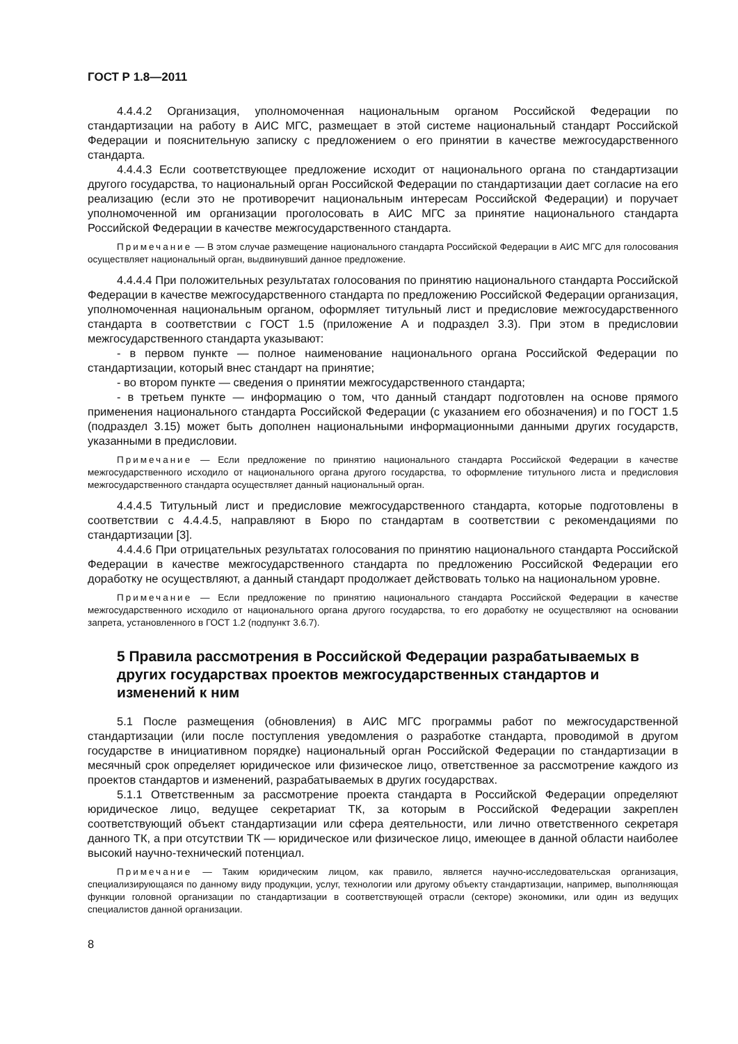ГОСТ Р 1.8—2011
4.4.4.2 Организация, уполномоченная национальным органом Российской Федерации по стандартизации на работу в АИС МГС, размещает в этой системе национальный стандарт Российской Федерации и пояснительную записку с предложением о его принятии в качестве межгосударственного стандарта.
4.4.4.3 Если соответствующее предложение исходит от национального органа по стандартизации другого государства, то национальный орган Российской Федерации по стандартизации дает согласие на его реализацию (если это не противоречит национальным интересам Российской Федерации) и поручает уполномоченной им организации проголосовать в АИС МГС за принятие национального стандарта Российской Федерации в качестве межгосударственного стандарта.
Примечание — В этом случае размещение национального стандарта Российской Федерации в АИС МГС для голосования осуществляет национальный орган, выдвинувший данное предложение.
4.4.4.4 При положительных результатах голосования по принятию национального стандарта Российской Федерации в качестве межгосударственного стандарта по предложению Российской Федерации организация, уполномоченная национальным органом, оформляет титульный лист и предисловие межгосударственного стандарта в соответствии с ГОСТ 1.5 (приложение А и подраздел 3.3). При этом в предисловии межгосударственного стандарта указывают:
- в первом пункте — полное наименование национального органа Российской Федерации по стандартизации, который внес стандарт на принятие;
- во втором пункте — сведения о принятии межгосударственного стандарта;
- в третьем пункте — информацию о том, что данный стандарт подготовлен на основе прямого применения национального стандарта Российской Федерации (с указанием его обозначения) и по ГОСТ 1.5 (подраздел 3.15) может быть дополнен национальными информационными данными других государств, указанными в предисловии.
Примечание — Если предложение по принятию национального стандарта Российской Федерации в качестве межгосударственного исходило от национального органа другого государства, то оформление титульного листа и предисловия межгосударственного стандарта осуществляет данный национальный орган.
4.4.4.5 Титульный лист и предисловие межгосударственного стандарта, которые подготовлены в соответствии с 4.4.4.5, направляют в Бюро по стандартам в соответствии с рекомендациями по стандартизации [3].
4.4.4.6 При отрицательных результатах голосования по принятию национального стандарта Российской Федерации в качестве межгосударственного стандарта по предложению Российской Федерации его доработку не осуществляют, а данный стандарт продолжает действовать только на национальном уровне.
Примечание — Если предложение по принятию национального стандарта Российской Федерации в качестве межгосударственного исходило от национального органа другого государства, то его доработку не осуществляют на основании запрета, установленного в ГОСТ 1.2 (подпункт 3.6.7).
5 Правила рассмотрения в Российской Федерации разрабатываемых в других государствах проектов межгосударственных стандартов и изменений к ним
5.1 После размещения (обновления) в АИС МГС программы работ по межгосударственной стандартизации (или после поступления уведомления о разработке стандарта, проводимой в другом государстве в инициативном порядке) национальный орган Российской Федерации по стандартизации в месячный срок определяет юридическое или физическое лицо, ответственное за рассмотрение каждого из проектов стандартов и изменений, разрабатываемых в других государствах.
5.1.1 Ответственным за рассмотрение проекта стандарта в Российской Федерации определяют юридическое лицо, ведущее секретариат ТК, за которым в Российской Федерации закреплен соответствующий объект стандартизации или сфера деятельности, или лично ответственного секретаря данного ТК, а при отсутствии ТК — юридическое или физическое лицо, имеющее в данной области наиболее высокий научно-технический потенциал.
Примечание — Таким юридическим лицом, как правило, является научно-исследовательская организация, специализирующаяся по данному виду продукции, услуг, технологии или другому объекту стандартизации, например, выполняющая функции головной организации по стандартизации в соответствующей отрасли (секторе) экономики, или один из ведущих специалистов данной организации.
8